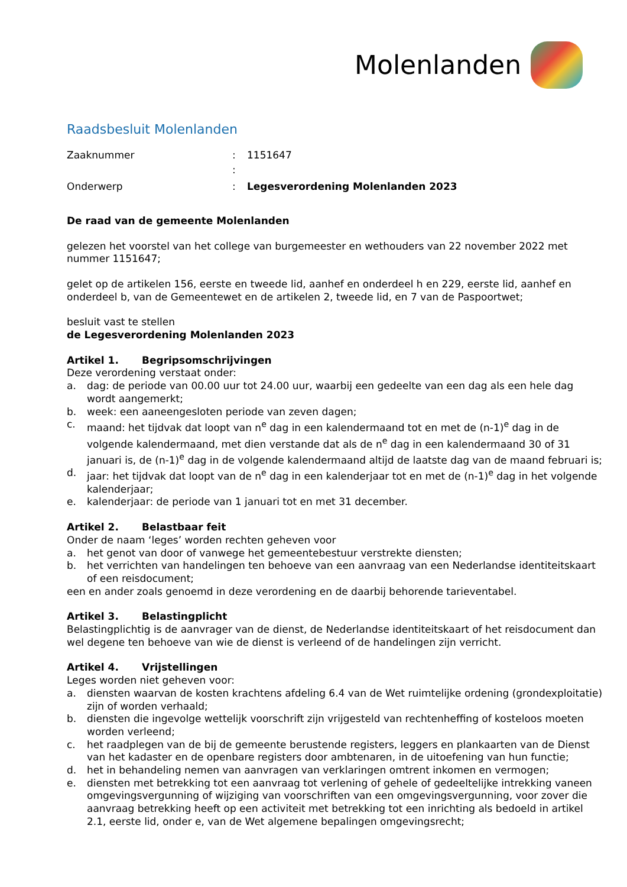Molenlanden
Raadsbesluit Molenlanden
| Zaaknummer | : | 1151647 |
| | : | |
| Onderwerp | : | Legesverordening Molenlanden 2023 |
De raad van de gemeente Molenlanden
gelezen het voorstel van het college van burgemeester en wethouders van 22 november 2022 met nummer 1151647;
gelet op de artikelen 156, eerste en tweede lid, aanhef en onderdeel h en 229, eerste lid, aanhef en onderdeel b, van de Gemeentewet en de artikelen 2, tweede lid, en 7 van de Paspoortwet;
besluit vast te stellen
de Legesverordening Molenlanden 2023
Artikel 1. Begripsomschrijvingen
Deze verordening verstaat onder:
a. dag: de periode van 00.00 uur tot 24.00 uur, waarbij een gedeelte van een dag als een hele dag wordt aangemerkt;
b. week: een aaneengesloten periode van zeven dagen;
c. maand: het tijdvak dat loopt van n<sup>e</sup> dag in een kalendermaand tot en met de (n-1)<sup>e</sup> dag in de volgende kalendermaand, met dien verstande dat als de n<sup>e</sup> dag in een kalendermaand 30 of 31 januari is, de (n-1)<sup>e</sup> dag in de volgende kalendermaand altijd de laatste dag van de maand februari is;
d. jaar: het tijdvak dat loopt van de n<sup>e</sup> dag in een kalenderjaar tot en met de (n-1)<sup>e</sup> dag in het volgende kalenderjaar;
e. kalenderjaar: de periode van 1 januari tot en met 31 december.
Artikel 2. Belastbaar feit
Onder de naam ‘leges’ worden rechten geheven voor
a. het genot van door of vanwege het gemeentebestuur verstrekte diensten;
b. het verrichten van handelingen ten behoeve van een aanvraag van een Nederlandse identiteitskaart of een reisdocument;
een en ander zoals genoemd in deze verordening en de daarbij behorende tarieventabel.
Artikel 3. Belastingplicht
Belastingplichtig is de aanvrager van de dienst, de Nederlandse identiteitskaart of het reisdocument dan wel degene ten behoeve van wie de dienst is verleend of de handelingen zijn verricht.
Artikel 4. Vrijstellingen
Leges worden niet geheven voor:
a. diensten waarvan de kosten krachtens afdeling 6.4 van de Wet ruimtelijke ordening (grondexploitatie) zijn of worden verhaald;
b. diensten die ingevolge wettelijk voorschrift zijn vrijgesteld van rechtenheffing of kosteloos moeten worden verleend;
c. het raadplegen van de bij de gemeente berustende registers, leggers en plankaarten van de Dienst van het kadaster en de openbare registers door ambtenaren, in de uitoefening van hun functie;
d. het in behandeling nemen van aanvragen van verklaringen omtrent inkomen en vermogen;
e. diensten met betrekking tot een aanvraag tot verlening of gehele of gedeeltelijke intrekking vaneen omgevingsvergunning of wijziging van voorschriften van een omgevingsvergunning, voor zover die aanvraag betrekking heeft op een activiteit met betrekking tot een inrichting als bedoeld in artikel 2.1, eerste lid, onder e, van de Wet algemene bepalingen omgevingsrecht;